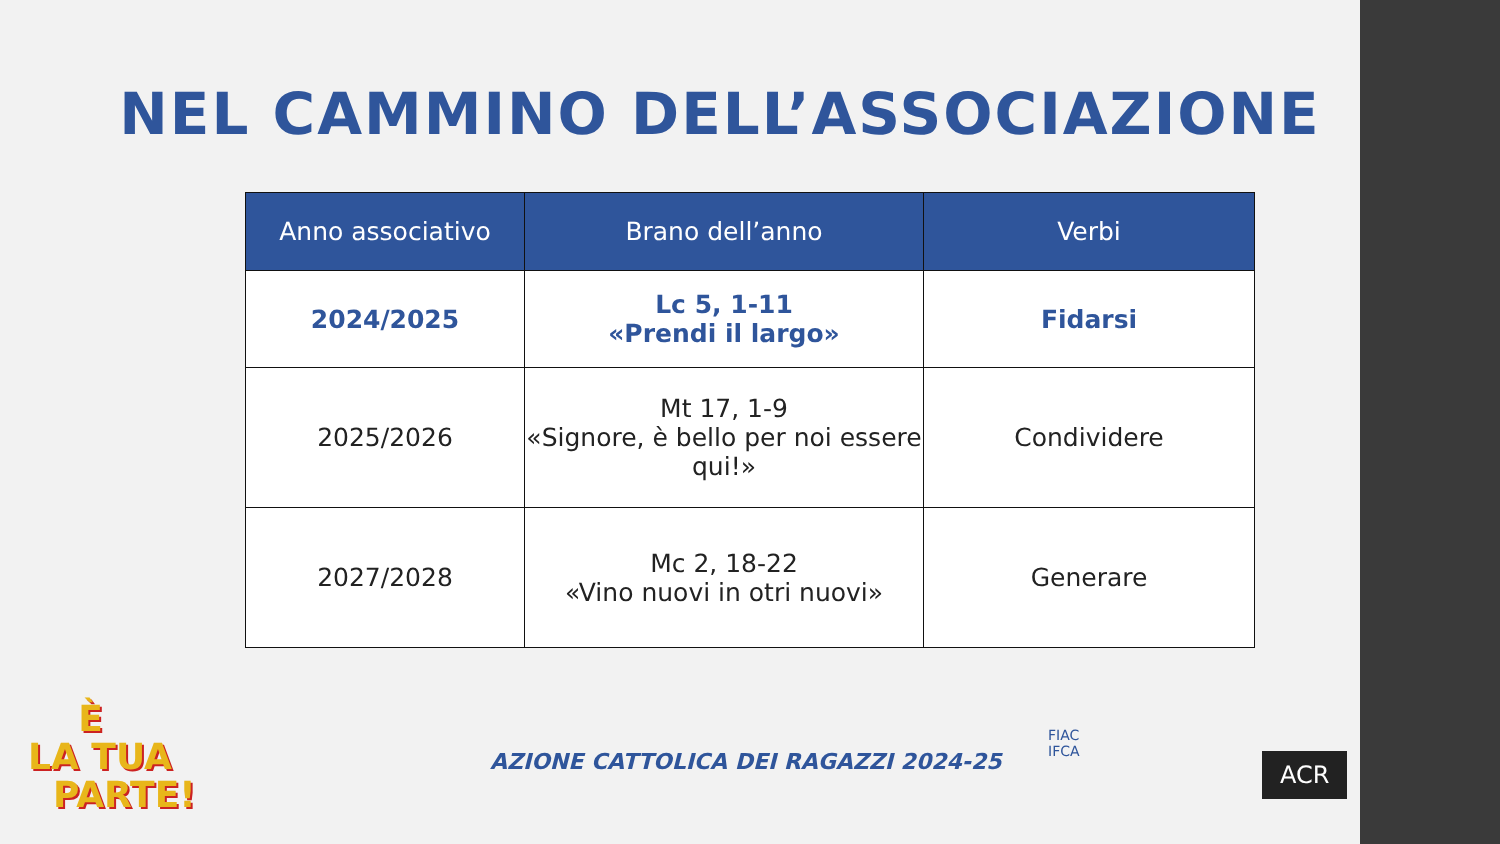NEL CAMMINO DELL’ASSOCIAZIONE
| Anno associativo | Brano dell’anno | Verbi |
| --- | --- | --- |
| 2024/2025 | Lc 5, 1-11 «Prendi il largo» | Fidarsi |
| 2025/2026 | Mt 17, 1-9 «Signore, è bello per noi essere qui!» | Condividere |
| 2027/2028 | Mc 2, 18-22 «Vino nuovi in otri nuovi» | Generare |
È
LA TUA
PARTE!
AZIONE CATTOLICA DEI RAGAZZI 2024-25
FIAC
IFCA
ACR